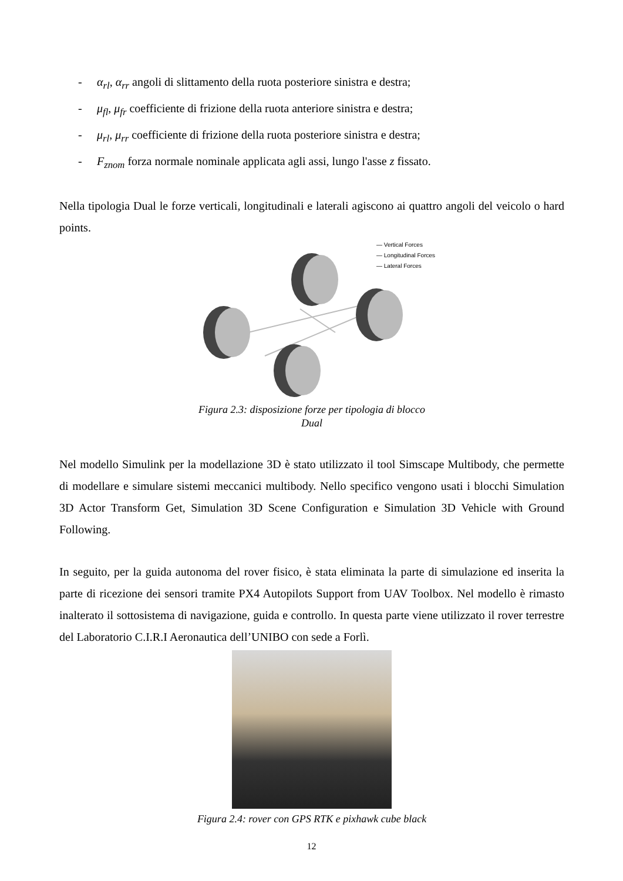- α<sub>rl</sub>, α<sub>rr</sub> angoli di slittamento della ruota posteriore sinistra e destra;
- μ<sub>fl</sub>, μ<sub>fr</sub> coefficiente di frizione della ruota anteriore sinistra e destra;
- μ<sub>rl</sub>, μ<sub>rr</sub> coefficiente di frizione della ruota posteriore sinistra e destra;
- F<sub>znom</sub> forza normale nominale applicata agli assi, lungo l'asse z fissato.
Nella tipologia Dual le forze verticali, longitudinali e laterali agiscono ai quattro angoli del veicolo o hard points.
— Vertical Forces
— Longitudinal Forces
— Lateral Forces
Figura 2.3: disposizione forze per tipologia di blocco
Dual
Nel modello Simulink per la modellazione 3D è stato utilizzato il tool Simscape Multibody, che permette di modellare e simulare sistemi meccanici multibody. Nello specifico vengono usati i blocchi Simulation 3D Actor Transform Get, Simulation 3D Scene Configuration e Simulation 3D Vehicle with Ground Following.
In seguito, per la guida autonoma del rover fisico, è stata eliminata la parte di simulazione ed inserita la parte di ricezione dei sensori tramite PX4 Autopilots Support from UAV Toolbox. Nel modello è rimasto inalterato il sottosistema di navigazione, guida e controllo. In questa parte viene utilizzato il rover terrestre del Laboratorio C.I.R.I Aeronautica dell’UNIBO con sede a Forlì.
Figura 2.4: rover con GPS RTK e pixhawk cube black
12